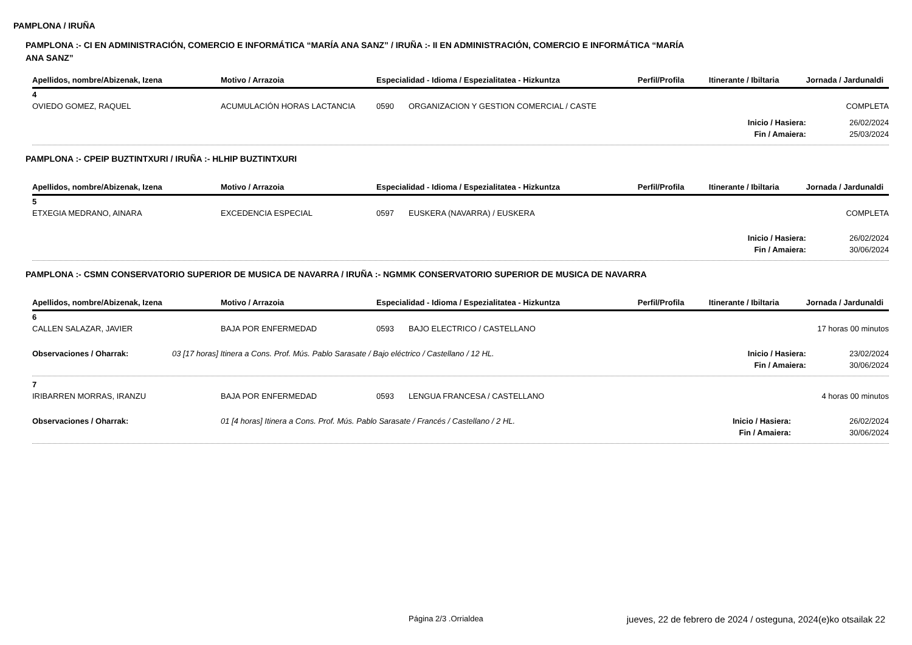PAMPLONA / IRUÑA
PAMPLONA :- CI EN ADMINISTRACIÓN, COMERCIO E INFORMÁTICA “MARÍA ANA SANZ” / IRUÑA :- II EN ADMINISTRACIÓN, COMERCIO E INFORMÁTICA “MARÍA
ANA SANZ”
| Apellidos, nombre/Abizenak, Izena | Motivo / Arrazoia | Especialidad - Idioma / Espezialitatea - Hizkuntza | | Perfil/Profila | Itinerante / Ibiltaria | Jornada / Jardunaldi |
| --- | --- | --- | --- | --- | --- | --- |
| 4 | | | | | | |
| OVIEDO GOMEZ, RAQUEL | ACUMULACIÓN HORAS LACTANCIA | 0590 | ORGANIZACION Y GESTION COMERCIAL / CASTE | | | COMPLETA |
| Inicio / Hasiera: | | | | | | 26/02/2024 |
| Fin / Amaiera: | | | | | | 25/03/2024 |
PAMPLONA :- CPEIP BUZTINTXURI / IRUÑA :- HLHIP BUZTINTXURI
| Apellidos, nombre/Abizenak, Izena | Motivo / Arrazoia | Especialidad - Idioma / Espezialitatea - Hizkuntza | | Perfil/Profila | Itinerante / Ibiltaria | Jornada / Jardunaldi |
| --- | --- | --- | --- | --- | --- | --- |
| 5 | | | | | | |
| ETXEGIA MEDRANO, AINARA | EXCEDENCIA ESPECIAL | 0597 | EUSKERA (NAVARRA) / EUSKERA | | | COMPLETA |
| Inicio / Hasiera: | | | | | | 26/02/2024 |
| Fin / Amaiera: | | | | | | 30/06/2024 |
PAMPLONA :- CSMN CONSERVATORIO SUPERIOR DE MUSICA DE NAVARRA / IRUÑA :- NGMMK CONSERVATORIO SUPERIOR DE MUSICA DE NAVARRA
| Apellidos, nombre/Abizenak, Izena | Motivo / Arrazoia | Especialidad - Idioma / Espezialitatea - Hizkuntza | | Perfil/Profila | Itinerante / Ibiltaria | Jornada / Jardunaldi |
| --- | --- | --- | --- | --- | --- | --- |
| 6 | | | | | | |
| CALLEN SALAZAR, JAVIER | BAJA POR ENFERMEDAD | 0593 | BAJO ELECTRICO / CASTELLANO | | | 17 horas 00 minutos |
| Observaciones / Oharrak: | 03 [17 horas] Itinera a Cons. Prof. Mús. Pablo Sarasate / Bajo eléctrico / Castellano / 12 HL. | | | | Inicio / Hasiera: | 23/02/2024 |
| Fin / Amaiera: | | | | | | 30/06/2024 |
| 7 | | | | | | |
| IRIBARREN MORRAS, IRANZU | BAJA POR ENFERMEDAD | 0593 | LENGUA FRANCESA / CASTELLANO | | | 4 horas 00 minutos |
| Observaciones / Oharrak: | 01 [4 horas] Itinera a Cons. Prof. Mús. Pablo Sarasate / Francés / Castellano / 2 HL. | | | | Inicio / Hasiera: | 26/02/2024 |
| Fin / Amaiera: | | | | | | 30/06/2024 |
Página 2/3 .Orrialdea
jueves, 22 de febrero de 2024 / osteguna, 2024(e)ko otsailak 22